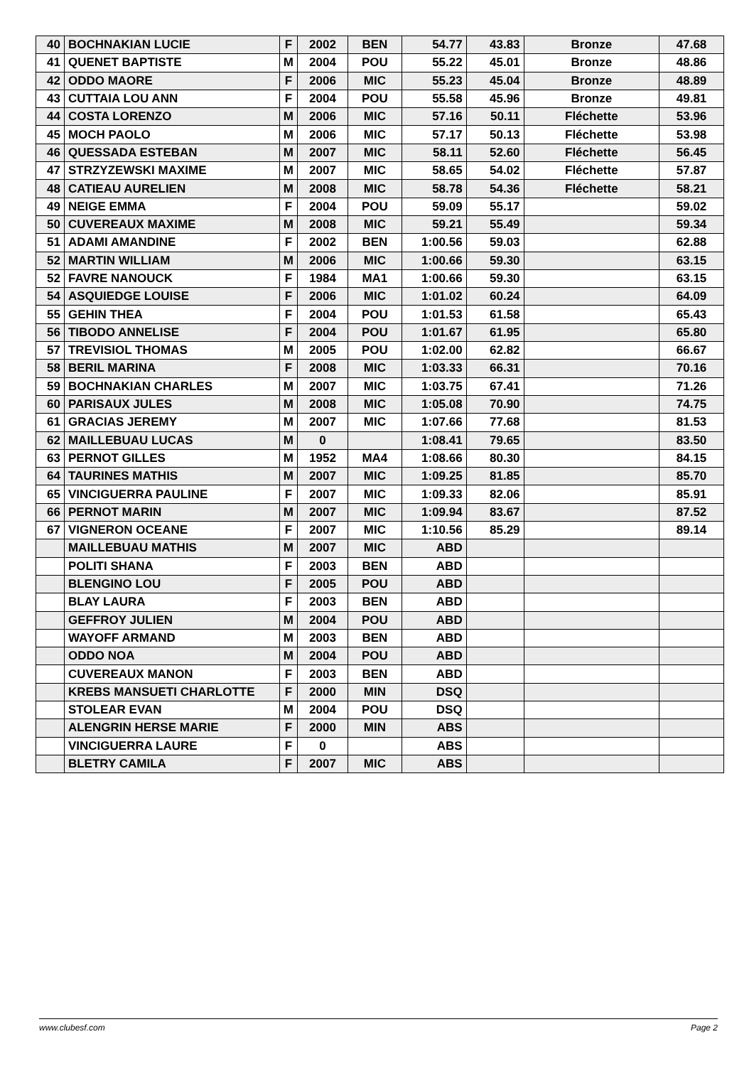| 40 | BOCHNAKIAN LUCIE | F | 2002 | BEN | 54.77 | 43.83 | Bronze | 47.68 |
| 41 | QUENET BAPTISTE | M | 2004 | POU | 55.22 | 45.01 | Bronze | 48.86 |
| 42 | ODDO MAORE | F | 2006 | MIC | 55.23 | 45.04 | Bronze | 48.89 |
| 43 | CUTTAIA LOU ANN | F | 2004 | POU | 55.58 | 45.96 | Bronze | 49.81 |
| 44 | COSTA LORENZO | M | 2006 | MIC | 57.16 | 50.11 | Fléchette | 53.96 |
| 45 | MOCH PAOLO | M | 2006 | MIC | 57.17 | 50.13 | Fléchette | 53.98 |
| 46 | QUESSADA ESTEBAN | M | 2007 | MIC | 58.11 | 52.60 | Fléchette | 56.45 |
| 47 | STRZYZEWSKI MAXIME | M | 2007 | MIC | 58.65 | 54.02 | Fléchette | 57.87 |
| 48 | CATIEAU AURELIEN | M | 2008 | MIC | 58.78 | 54.36 | Fléchette | 58.21 |
| 49 | NEIGE EMMA | F | 2004 | POU | 59.09 | 55.17 | | 59.02 |
| 50 | CUVEREAUX MAXIME | M | 2008 | MIC | 59.21 | 55.49 | | 59.34 |
| 51 | ADAMI AMANDINE | F | 2002 | BEN | 1:00.56 | 59.03 | | 62.88 |
| 52 | MARTIN WILLIAM | M | 2006 | MIC | 1:00.66 | 59.30 | | 63.15 |
| 52 | FAVRE NANOUCK | F | 1984 | MA1 | 1:00.66 | 59.30 | | 63.15 |
| 54 | ASQUIEDGE LOUISE | F | 2006 | MIC | 1:01.02 | 60.24 | | 64.09 |
| 55 | GEHIN THEA | F | 2004 | POU | 1:01.53 | 61.58 | | 65.43 |
| 56 | TIBODO ANNELISE | F | 2004 | POU | 1:01.67 | 61.95 | | 65.80 |
| 57 | TREVISIOL THOMAS | M | 2005 | POU | 1:02.00 | 62.82 | | 66.67 |
| 58 | BERIL MARINA | F | 2008 | MIC | 1:03.33 | 66.31 | | 70.16 |
| 59 | BOCHNAKIAN CHARLES | M | 2007 | MIC | 1:03.75 | 67.41 | | 71.26 |
| 60 | PARISAUX JULES | M | 2008 | MIC | 1:05.08 | 70.90 | | 74.75 |
| 61 | GRACIAS JEREMY | M | 2007 | MIC | 1:07.66 | 77.68 | | 81.53 |
| 62 | MAILLEBUAU LUCAS | M | 0 | | 1:08.41 | 79.65 | | 83.50 |
| 63 | PERNOT GILLES | M | 1952 | MA4 | 1:08.66 | 80.30 | | 84.15 |
| 64 | TAURINES MATHIS | M | 2007 | MIC | 1:09.25 | 81.85 | | 85.70 |
| 65 | VINCIGUERRA PAULINE | F | 2007 | MIC | 1:09.33 | 82.06 | | 85.91 |
| 66 | PERNOT MARIN | M | 2007 | MIC | 1:09.94 | 83.67 | | 87.52 |
| 67 | VIGNERON OCEANE | F | 2007 | MIC | 1:10.56 | 85.29 | | 89.14 |
| | MAILLEBUAU MATHIS | M | 2007 | MIC | ABD | | | |
| | POLITI SHANA | F | 2003 | BEN | ABD | | | |
| | BLENGINO LOU | F | 2005 | POU | ABD | | | |
| | BLAY LAURA | F | 2003 | BEN | ABD | | | |
| | GEFFROY JULIEN | M | 2004 | POU | ABD | | | |
| | WAYOFF ARMAND | M | 2003 | BEN | ABD | | | |
| | ODDO NOA | M | 2004 | POU | ABD | | | |
| | CUVEREAUX MANON | F | 2003 | BEN | ABD | | | |
| | KREBS MANSUETI CHARLOTTE | F | 2000 | MIN | DSQ | | | |
| | STOLEAR EVAN | M | 2004 | POU | DSQ | | | |
| | ALENGRIN HERSE MARIE | F | 2000 | MIN | ABS | | | |
| | VINCIGUERRA LAURE | F | 0 | | ABS | | | |
| | BLETRY CAMILA | F | 2007 | MIC | ABS | | | |
www.clubesf.com Page 2